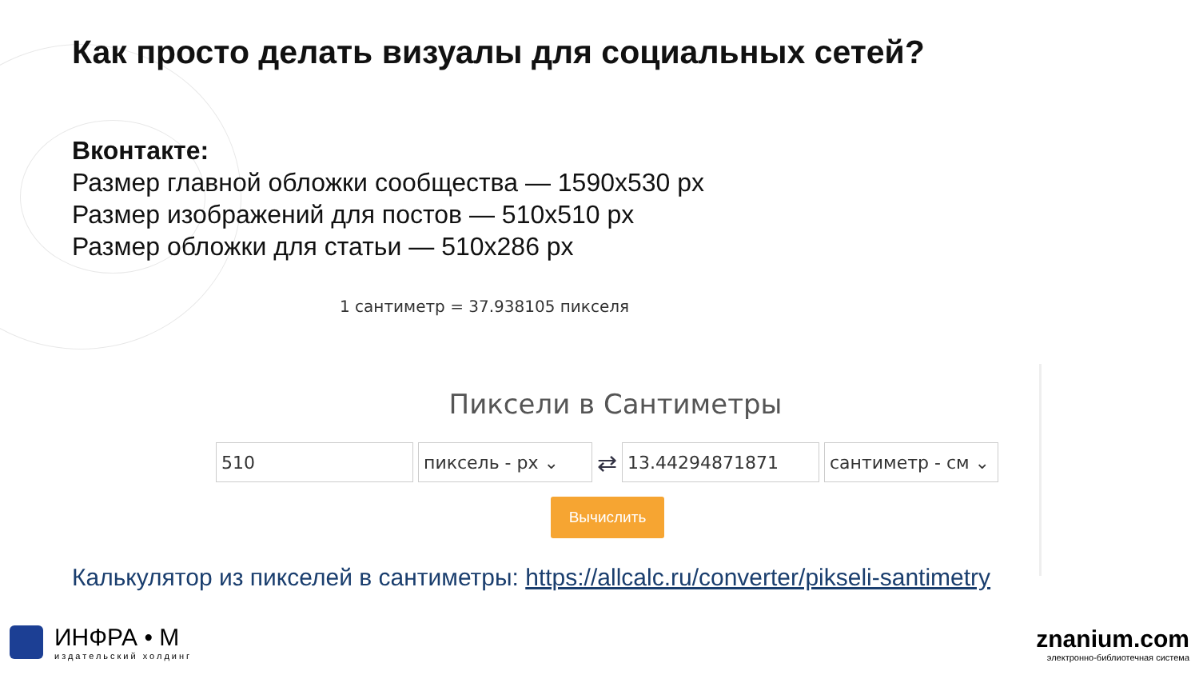Как просто делать визуалы для социальных сетей?
Вконтакте:
Размер главной обложки сообщества — 1590х530 px
Размер изображений для постов — 510х510 px
Размер обложки для статьи — 510х286 px
1 сантиметр = 37.938105 пикселя
Пиксели в Сантиметры
510 пиксель - px ⌄
⇄
13.44294871871 сантиметр - см ⌄
Вычислить
Калькулятор из пикселей в сантиметры: https://allcalc.ru/converter/pikseli-santimetry
ИНФРА • М
издательский холдинг
znanium.com
электронно-библиотечная система